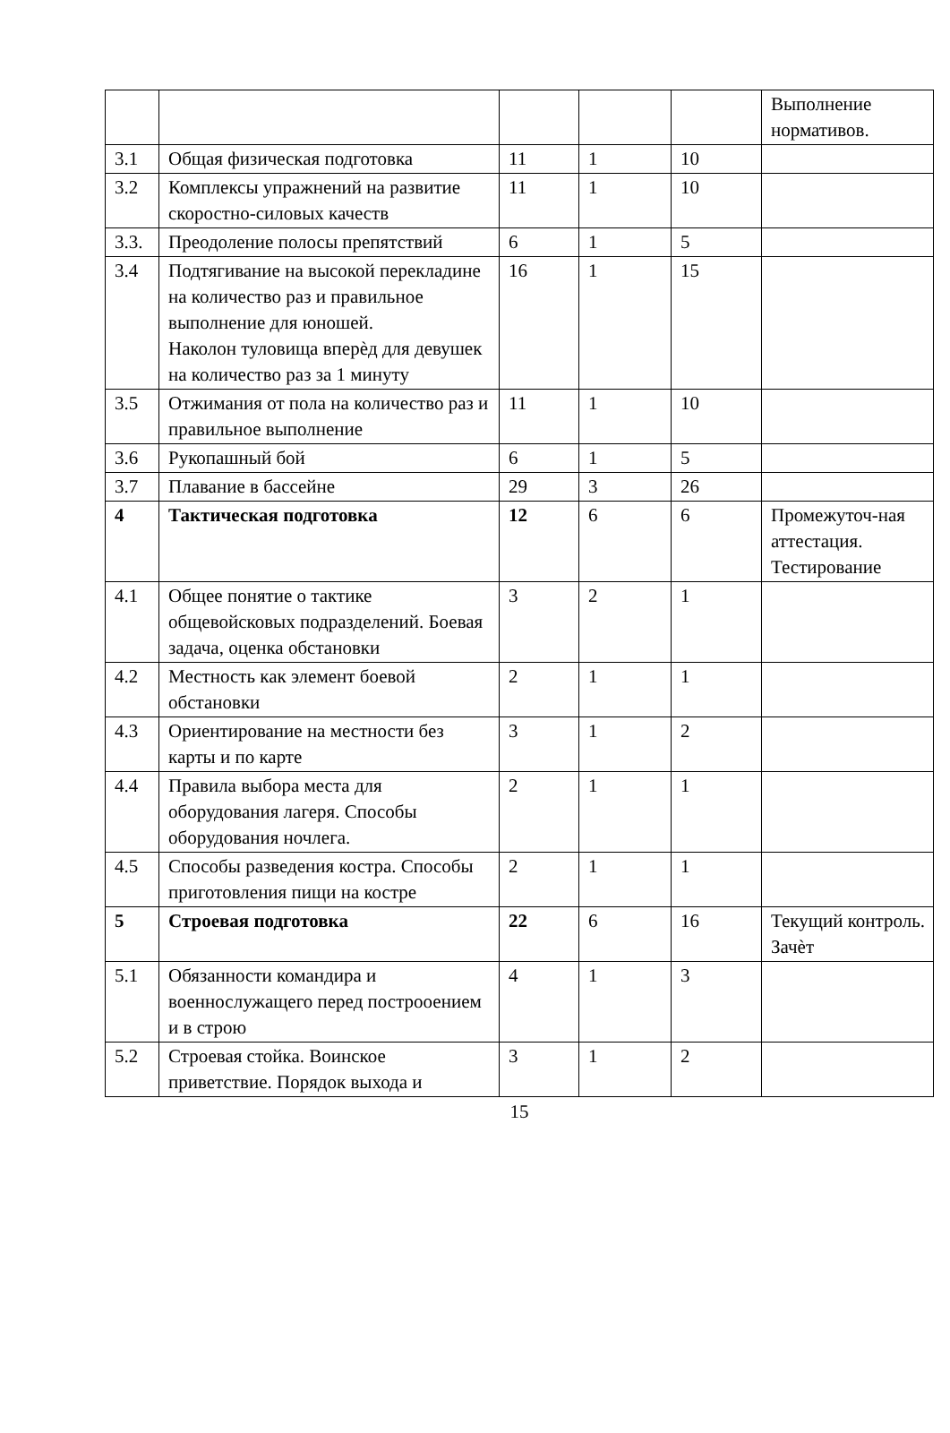| | | | | | Выполнение нормативов. |
| 3.1 | Общая физическая подготовка | 11 | 1 | 10 | |
| 3.2 | Комплексы упражнений на развитие скоростно-силовых качеств | 11 | 1 | 10 | |
| 3.3. | Преодоление полосы препятствий | 6 | 1 | 5 | |
| 3.4 | Подтягивание на высокой перекладине на количество раз и правильное выполнение для юношей. Наколон туловища вперѐд для девушек на количество раз за 1 минуту | 16 | 1 | 15 | |
| 3.5 | Отжимания от пола на количество раз и правильное выполнение | 11 | 1 | 10 | |
| 3.6 | Рукопашный бой | 6 | 1 | 5 | |
| 3.7 | Плавание в бассейне | 29 | 3 | 26 | |
| 4 | Тактическая подготовка | 12 | 6 | 6 | Промежуточ-ная аттестация. Тестирование |
| 4.1 | Общее понятие о тактике общевойсковых подразделений. Боевая задача, оценка обстановки | 3 | 2 | 1 | |
| 4.2 | Местность как элемент боевой обстановки | 2 | 1 | 1 | |
| 4.3 | Ориентирование на местности без карты и по карте | 3 | 1 | 2 | |
| 4.4 | Правила выбора места для оборудования лагеря. Способы оборудования ночлега. | 2 | 1 | 1 | |
| 4.5 | Способы разведения костра. Способы приготовления пищи на костре | 2 | 1 | 1 | |
| 5 | Строевая подготовка | 22 | 6 | 16 | Текущий контроль. Зачѐт |
| 5.1 | Обязанности командира и военнослужащего перед построоением и в строю | 4 | 1 | 3 | |
| 5.2 | Строевая стойка. Воинское приветствие. Порядок выхода и | 3 | 1 | 2 | |
15